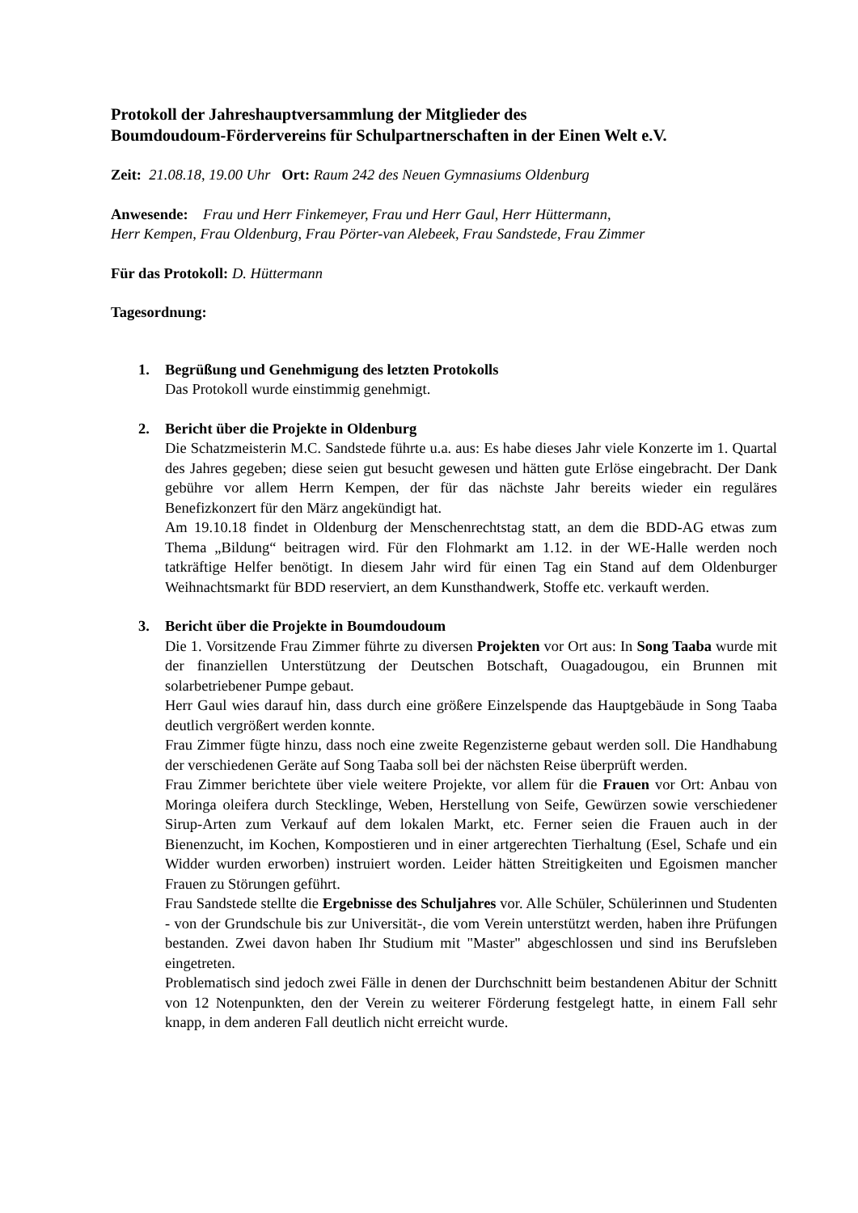Protokoll der Jahreshauptversammlung der Mitglieder des
Boumdoudoum-Fördervereins für Schulpartnerschaften in der Einen Welt e.V.
Zeit: 21.08.18, 19.00 Uhr Ort: Raum 242 des Neuen Gymnasiums Oldenburg
Anwesende: Frau und Herr Finkemeyer, Frau und Herr Gaul, Herr Hüttermann,
Herr Kempen, Frau Oldenburg, Frau Pörter-van Alebeek, Frau Sandstede, Frau Zimmer
Für das Protokoll: D. Hüttermann
Tagesordnung:
1. Begrüßung und Genehmigung des letzten Protokolls
Das Protokoll wurde einstimmig genehmigt.
2. Bericht über die Projekte in Oldenburg
Die Schatzmeisterin M.C. Sandstede führte u.a. aus: Es habe dieses Jahr viele Konzerte im 1. Quartal des Jahres gegeben; diese seien gut besucht gewesen und hätten gute Erlöse eingebracht. Der Dank gebühre vor allem Herrn Kempen, der für das nächste Jahr bereits wieder ein reguläres Benefizkonzert für den März angekündigt hat.
Am 19.10.18 findet in Oldenburg der Menschenrechtstag statt, an dem die BDD-AG etwas zum Thema „Bildung“ beitragen wird. Für den Flohmarkt am 1.12. in der WE-Halle werden noch tatkräftige Helfer benötigt. In diesem Jahr wird für einen Tag ein Stand auf dem Oldenburger Weihnachtsmarkt für BDD reserviert, an dem Kunsthandwerk, Stoffe etc. verkauft werden.
3. Bericht über die Projekte in Boumdoudoum
Die 1. Vorsitzende Frau Zimmer führte zu diversen Projekten vor Ort aus: In Song Taaba wurde mit der finanziellen Unterstützung der Deutschen Botschaft, Ouagadougou, ein Brunnen mit solarbetriebener Pumpe gebaut.
Herr Gaul wies darauf hin, dass durch eine größere Einzelspende das Hauptgebäude in Song Taaba deutlich vergrößert werden konnte.
Frau Zimmer fügte hinzu, dass noch eine zweite Regenzisterne gebaut werden soll. Die Handhabung der verschiedenen Geräte auf Song Taaba soll bei der nächsten Reise überprüft werden.
Frau Zimmer berichtete über viele weitere Projekte, vor allem für die Frauen vor Ort: Anbau von Moringa oleifera durch Stecklinge, Weben, Herstellung von Seife, Gewürzen sowie verschiedener Sirup-Arten zum Verkauf auf dem lokalen Markt, etc. Ferner seien die Frauen auch in der Bienenzucht, im Kochen, Kompostieren und in einer artgerechten Tierhaltung (Esel, Schafe und ein Widder wurden erworben) instruiert worden. Leider hätten Streitigkeiten und Egoismen mancher Frauen zu Störungen geführt.
Frau Sandstede stellte die Ergebnisse des Schuljahres vor. Alle Schüler, Schülerinnen und Studenten - von der Grundschule bis zur Universität-, die vom Verein unterstützt werden, haben ihre Prüfungen bestanden. Zwei davon haben Ihr Studium mit "Master" abgeschlossen und sind ins Berufsleben eingetreten.
Problematisch sind jedoch zwei Fälle in denen der Durchschnitt beim bestandenen Abitur der Schnitt von 12 Notenpunkten, den der Verein zu weiterer Förderung festgelegt hatte, in einem Fall sehr knapp, in dem anderen Fall deutlich nicht erreicht wurde.